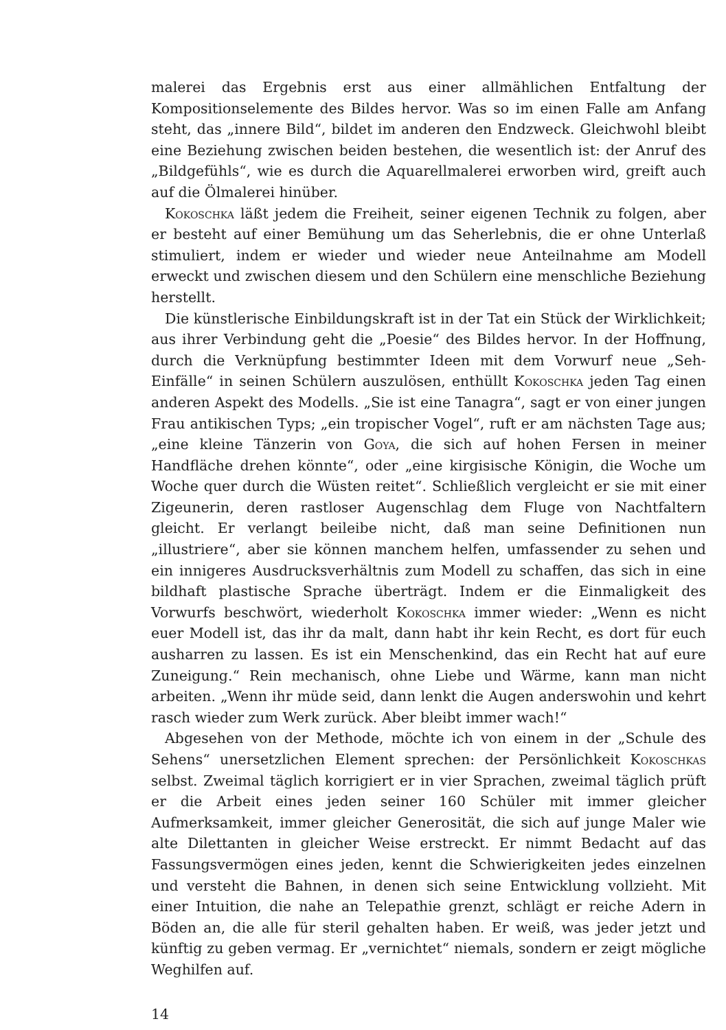malerei das Ergebnis erst aus einer allmählichen Entfaltung der Kompositionselemente des Bildes hervor. Was so im einen Falle am Anfang steht, das „innere Bild“, bildet im anderen den Endzweck. Gleichwohl bleibt eine Beziehung zwischen beiden bestehen, die wesentlich ist: der Anruf des „Bildgefühls“, wie es durch die Aquarellmalerei erworben wird, greift auch auf die Ölmalerei hinüber.
Kokoschka läßt jedem die Freiheit, seiner eigenen Technik zu folgen, aber er besteht auf einer Bemühung um das Seherlebnis, die er ohne Unterlaß stimuliert, indem er wieder und wieder neue Anteilnahme am Modell erweckt und zwischen diesem und den Schülern eine menschliche Beziehung herstellt.
Die künstlerische Einbildungskraft ist in der Tat ein Stück der Wirklichkeit; aus ihrer Verbindung geht die „Poesie“ des Bildes hervor. In der Hoffnung, durch die Verknüpfung bestimmter Ideen mit dem Vorwurf neue „Seh-Einfälle“ in seinen Schülern auszulösen, enthüllt Kokoschka jeden Tag einen anderen Aspekt des Modells. „Sie ist eine Tanagra“, sagt er von einer jungen Frau antikischen Typs; „ein tropischer Vogel“, ruft er am nächsten Tage aus; „eine kleine Tänzerin von Goya, die sich auf hohen Fersen in meiner Handfläche drehen könnte“, oder „eine kirgisische Königin, die Woche um Woche quer durch die Wüsten reitet“. Schließlich vergleicht er sie mit einer Zigeunerin, deren rastloser Augenschlag dem Fluge von Nachtfaltern gleicht. Er verlangt beileibe nicht, daß man seine Definitionen nun „illustriere“, aber sie können manchem helfen, umfassender zu sehen und ein innigeres Ausdrucksverhältnis zum Modell zu schaffen, das sich in eine bildhaft plastische Sprache überträgt. Indem er die Einmaligkeit des Vorwurfs beschwört, wiederholt Kokoschka immer wieder: „Wenn es nicht euer Modell ist, das ihr da malt, dann habt ihr kein Recht, es dort für euch ausharren zu lassen. Es ist ein Menschenkind, das ein Recht hat auf eure Zuneigung.“ Rein mechanisch, ohne Liebe und Wärme, kann man nicht arbeiten. „Wenn ihr müde seid, dann lenkt die Augen anderswohin und kehrt rasch wieder zum Werk zurück. Aber bleibt immer wach!“
Abgesehen von der Methode, möchte ich von einem in der „Schule des Sehens“ unersetzlichen Element sprechen: der Persönlichkeit Kokoschkas selbst. Zweimal täglich korrigiert er in vier Sprachen, zweimal täglich prüft er die Arbeit eines jeden seiner 160 Schüler mit immer gleicher Aufmerksamkeit, immer gleicher Generosität, die sich auf junge Maler wie alte Dilettanten in gleicher Weise erstreckt. Er nimmt Bedacht auf das Fassungsvermögen eines jeden, kennt die Schwierigkeiten jedes einzelnen und versteht die Bahnen, in denen sich seine Entwicklung vollzieht. Mit einer Intuition, die nahe an Telepathie grenzt, schlägt er reiche Adern in Böden an, die alle für steril gehalten haben. Er weiß, was jeder jetzt und künftig zu geben vermag. Er „vernichtet“ niemals, sondern er zeigt mögliche Weghilfen auf.
14